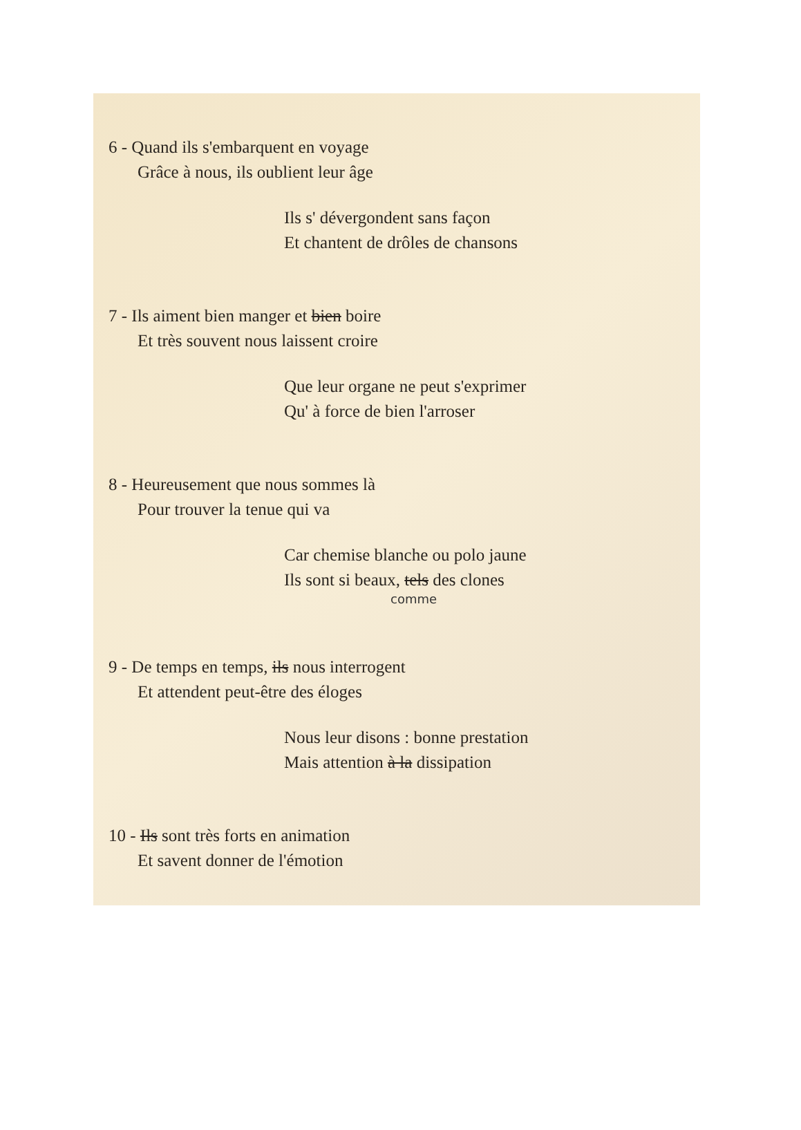6 - Quand ils s'embarquent en voyage
Grâce à nous, ils oublient leur âge
Ils s' dévergondent sans façon
Et chantent de drôles de chansons
7 - Ils aiment bien manger et bien boire
Et très souvent nous laissent croire
Que leur organe ne peut s'exprimer
Qu' à force de bien l'arroser
8 - Heureusement que nous sommes là
Pour trouver la tenue qui va
Car chemise blanche ou polo jaune
Ils sont si beaux, tels des clones
comme
9 - De temps en temps, ils nous interrogent
Et attendent peut-être des éloges
Nous leur disons : bonne prestation
Mais attention à la dissipation
10 - Ils sont très forts en animation
Et savent donner de l'émotion